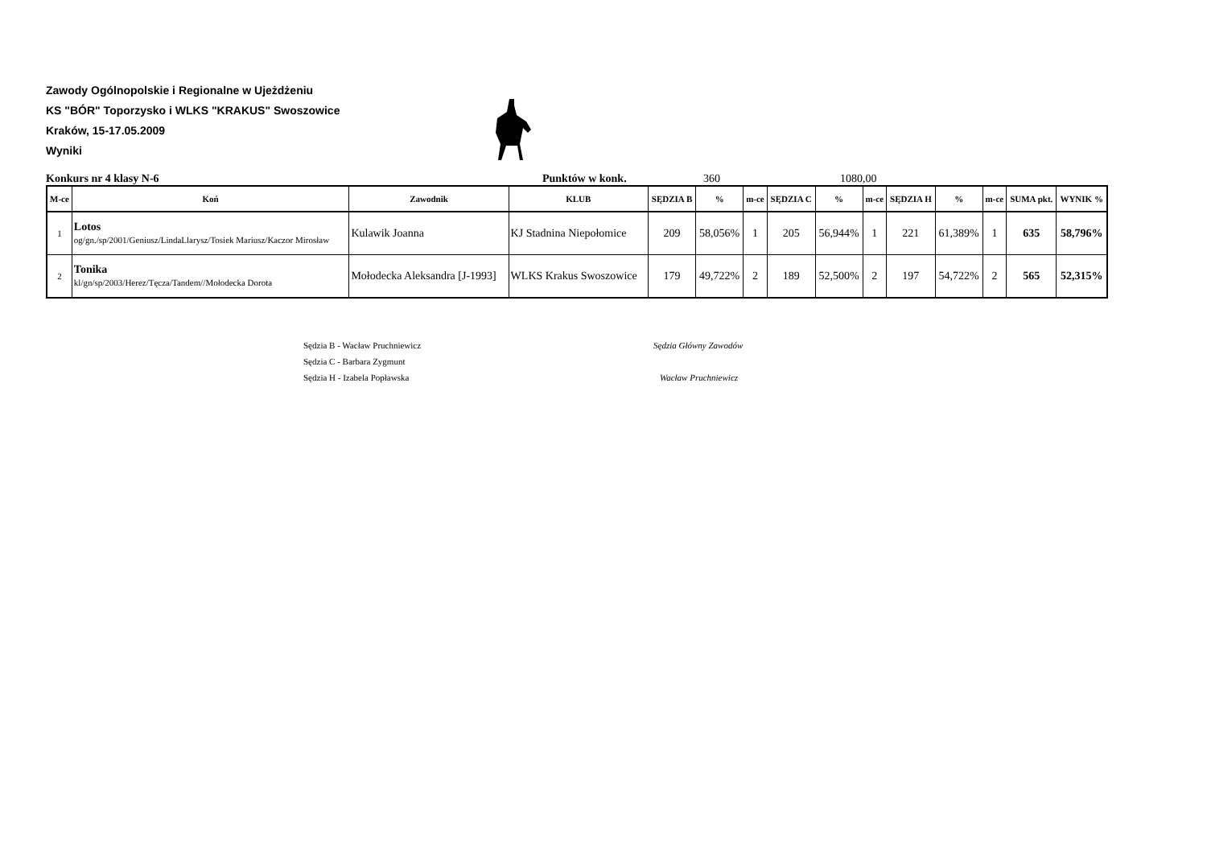Zawody Ogólnopolskie i Regionalne w Ujeżdżeniu
KS "BÓR" Toporzysko i WLKS "KRAKUS" Swoszowice
Kraków, 15-17.05.2009
Wyniki
Konkurs nr 4 klasy N-6 Punktów w konk. 360 1080,00
| M-ce | Koń | Zawodnik | KLUB | SĘDZIA B | % | m-ce | SĘDZIA C | % | m-ce | SĘDZIA H | % | m-ce | SUMA pkt. | WYNIK % |
| --- | --- | --- | --- | --- | --- | --- | --- | --- | --- | --- | --- | --- | --- | --- |
| 1 | Lotos og/gn./sp/2001/Geniusz/LindaLlarysz/Tosiek Mariusz/Kaczor Mirosław | Kulawik Joanna | KJ Stadnina Niepołomice | 209 | 58,056% | 1 | 205 | 56,944% | 1 | 221 | 61,389% | 1 | 635 | 58,796% |
| 2 | Tonika kl/gn/sp/2003/Herez/Tęcza/Tandem//Mołodecka Dorota | Mołodecka Aleksandra [J-1993] | WLKS Krakus Swoszowice | 179 | 49,722% | 2 | 189 | 52,500% | 2 | 197 | 54,722% | 2 | 565 | 52,315% |
Sędzia B - Wacław Pruchniewicz
Sędzia C - Barbara Zygmunt
Sędzia H - Izabela Popławska
Sędzia Główny Zawodów
Wacław Pruchniewicz